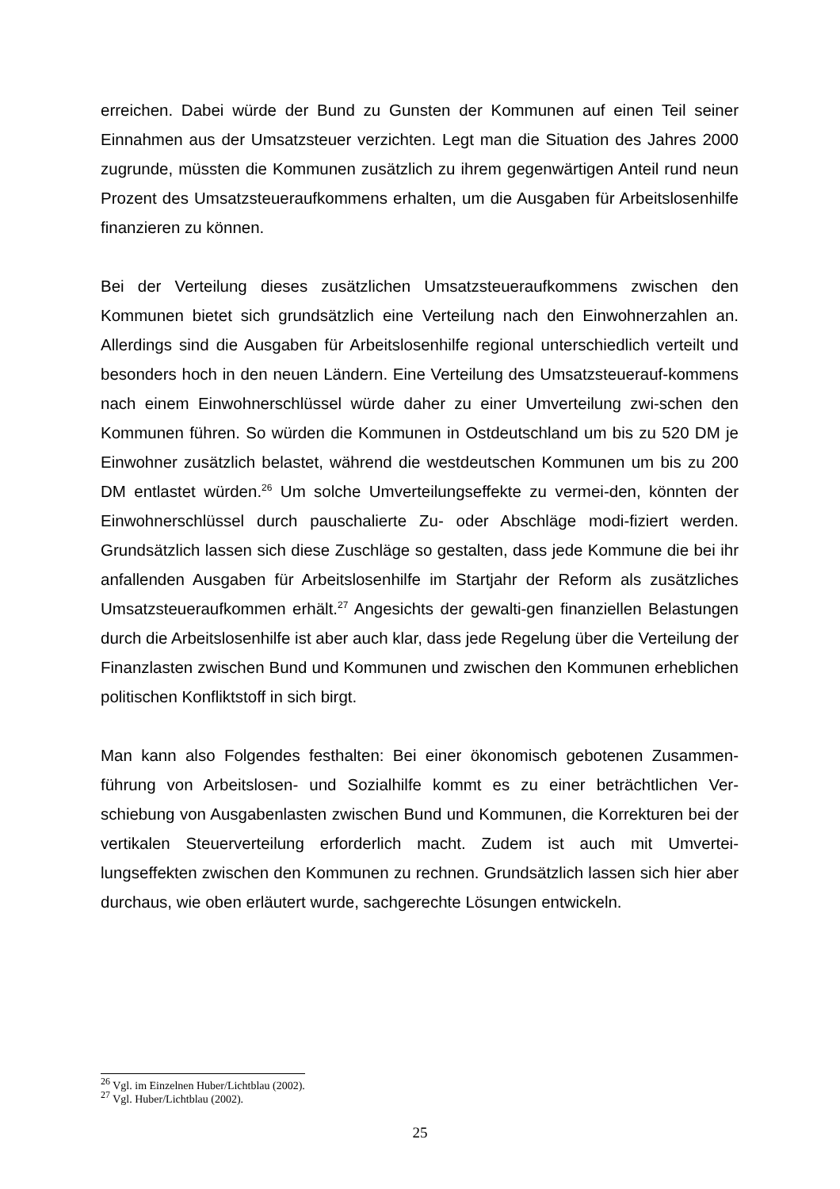erreichen. Dabei würde der Bund zu Gunsten der Kommunen auf einen Teil seiner Einnahmen aus der Umsatzsteuer verzichten. Legt man die Situation des Jahres 2000 zugrunde, müssten die Kommunen zusätzlich zu ihrem gegenwärtigen Anteil rund neun Prozent des Umsatzsteueraufkommens erhalten, um die Ausgaben für Arbeitslosenhilfe finanzieren zu können.
Bei der Verteilung dieses zusätzlichen Umsatzsteueraufkommens zwischen den Kommunen bietet sich grundsätzlich eine Verteilung nach den Einwohnerzahlen an. Allerdings sind die Ausgaben für Arbeitslosenhilfe regional unterschiedlich verteilt und besonders hoch in den neuen Ländern. Eine Verteilung des Umsatzsteuerauf-kommens nach einem Einwohnerschlüssel würde daher zu einer Umverteilung zwi-schen den Kommunen führen. So würden die Kommunen in Ostdeutschland um bis zu 520 DM je Einwohner zusätzlich belastet, während die westdeutschen Kommunen um bis zu 200 DM entlastet würden.<sup>26</sup> Um solche Umverteilungseffekte zu vermei-den, könnten der Einwohnerschlüssel durch pauschalierte Zu- oder Abschläge modi-fiziert werden. Grundsätzlich lassen sich diese Zuschläge so gestalten, dass jede Kommune die bei ihr anfallenden Ausgaben für Arbeitslosenhilfe im Startjahr der Reform als zusätzliches Umsatzsteueraufkommen erhält.<sup>27</sup> Angesichts der gewalti-gen finanziellen Belastungen durch die Arbeitslosenhilfe ist aber auch klar, dass jede Regelung über die Verteilung der Finanzlasten zwischen Bund und Kommunen und zwischen den Kommunen erheblichen politischen Konfliktstoff in sich birgt.
Man kann also Folgendes festhalten: Bei einer ökonomisch gebotenen Zusammen-führung von Arbeitslosen- und Sozialhilfe kommt es zu einer beträchtlichen Ver-schiebung von Ausgabenlasten zwischen Bund und Kommunen, die Korrekturen bei der vertikalen Steuerverteilung erforderlich macht. Zudem ist auch mit Umvertei-lungseffekten zwischen den Kommunen zu rechnen. Grundsätzlich lassen sich hier aber durchaus, wie oben erläutert wurde, sachgerechte Lösungen entwickeln.
<sup>26</sup> Vgl. im Einzelnen Huber/Lichtblau (2002).
<sup>27</sup> Vgl. Huber/Lichtblau (2002).
25